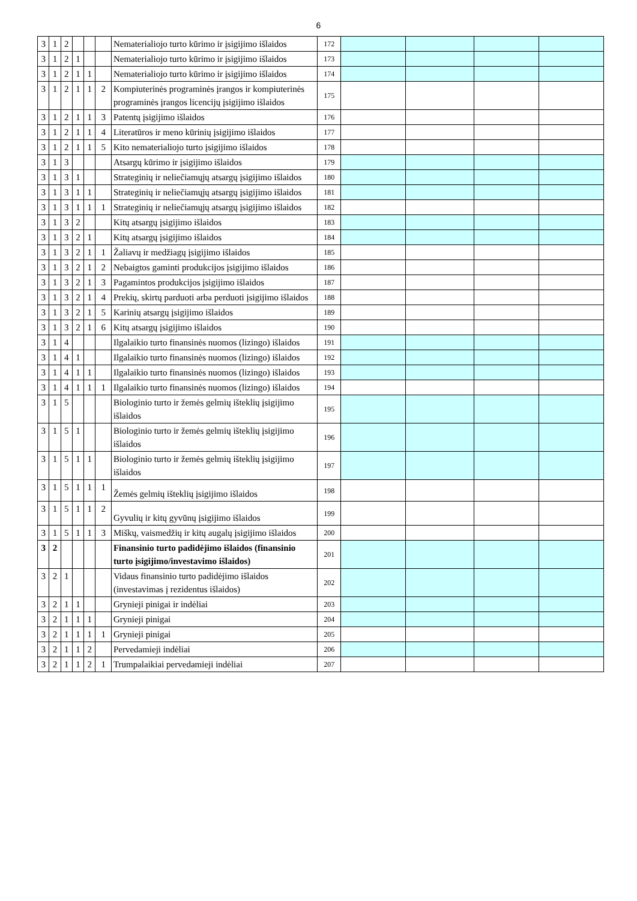6
| 3 | 1 | 2 | | | | Nematerialiojo turto kūrimo ir įsigijimo išlaidos | | 172 | | | | |
| 3 | 1 | 2 | 1 | | | Nematerialiojo turto kūrimo ir įsigijimo išlaidos | | 173 | | | | |
| 3 | 1 | 2 | 1 | 1 | | Nematerialiojo turto kūrimo ir įsigijimo išlaidos | | 174 | | | | |
| 3 | 1 | 2 | 1 | 1 | 2 | Kompiuterinės programinės įrangos ir kompiuterinės programinės įrangos licencijų įsigijimo išlaidos | | 175 | | | | |
| 3 | 1 | 2 | 1 | 1 | 3 | Patentų įsigijimo išlaidos | | 176 | | | | |
| 3 | 1 | 2 | 1 | 1 | 4 | Literatūros ir meno kūrinių įsigijimo išlaidos | | 177 | | | | |
| 3 | 1 | 2 | 1 | 1 | 5 | Kito nematerialiojo turto įsigijimo išlaidos | | 178 | | | | |
| 3 | 1 | 3 | | | | Atsargų kūrimo ir įsigijimo išlaidos | | 179 | | | | |
| 3 | 1 | 3 | 1 | | | Strateginių ir neliečiamųjų atsargų įsigijimo išlaidos | | 180 | | | | |
| 3 | 1 | 3 | 1 | 1 | | Strateginių ir neliečiamųjų atsargų įsigijimo išlaidos | | 181 | | | | |
| 3 | 1 | 3 | 1 | 1 | 1 | Strateginių ir neliečiamųjų atsargų įsigijimo išlaidos | | 182 | | | | |
| 3 | 1 | 3 | 2 | | | Kitų atsargų įsigijimo išlaidos | | 183 | | | | |
| 3 | 1 | 3 | 2 | 1 | | Kitų atsargų įsigijimo išlaidos | | 184 | | | | |
| 3 | 1 | 3 | 2 | 1 | 1 | Žaliavų ir medžiagų įsigijimo išlaidos | | 185 | | | | |
| 3 | 1 | 3 | 2 | 1 | 2 | Nebaigtos gaminti produkcijos įsigijimo išlaidos | | 186 | | | | |
| 3 | 1 | 3 | 2 | 1 | 3 | Pagamintos produkcijos įsigijimo išlaidos | | 187 | | | | |
| 3 | 1 | 3 | 2 | 1 | 4 | Prekių, skirtų parduoti arba perduoti įsigijimo išlaidos | | 188 | | | | |
| 3 | 1 | 3 | 2 | 1 | 5 | Karinių atsargų įsigijimo išlaidos | | 189 | | | | |
| 3 | 1 | 3 | 2 | 1 | 6 | Kitų atsargų įsigijimo išlaidos | | 190 | | | | |
| 3 | 1 | 4 | | | | Ilgalaikio turto finansinės nuomos (lizingo) išlaidos | | 191 | | | | |
| 3 | 1 | 4 | 1 | | | Ilgalaikio turto finansinės nuomos (lizingo) išlaidos | | 192 | | | | |
| 3 | 1 | 4 | 1 | 1 | | Ilgalaikio turto finansinės nuomos (lizingo) išlaidos | | 193 | | | | |
| 3 | 1 | 4 | 1 | 1 | 1 | Ilgalaikio turto finansinės nuomos (lizingo) išlaidos | | 194 | | | | |
| 3 | 1 | 5 | | | | Biologinio turto ir žemės gelmių išteklių įsigijimo išlaidos | | 195 | | | | |
| 3 | 1 | 5 | 1 | | | Biologinio turto ir žemės gelmių išteklių įsigijimo išlaidos | | 196 | | | | |
| 3 | 1 | 5 | 1 | 1 | | Biologinio turto ir žemės gelmių išteklių įsigijimo išlaidos | | 197 | | | | |
| 3 | 1 | 5 | 1 | 1 | 1 | Žemės gelmių išteklių įsigijimo išlaidos | | 198 | | | | |
| 3 | 1 | 5 | 1 | 1 | 2 | Gyvulių ir kitų gyvūnų įsigijimo išlaidos | | 199 | | | | |
| 3 | 1 | 5 | 1 | 1 | 3 | Miškų, vaismedžių ir kitų augalų įsigijimo išlaidos | | 200 | | | | |
| 3 | 2 | | | | | Finansinio turto padidėjimo išlaidos (finansinio turto įsigijimo/investavimo išlaidos) | | 201 | | | | |
| 3 | 2 | 1 | | | | Vidaus finansinio turto padidėjimo išlaidos (investavimas į rezidentus išlaidos) | | 202 | | | | |
| 3 | 2 | 1 | 1 | | | Grynieji pinigai ir indėliai | | 203 | | | | |
| 3 | 2 | 1 | 1 | 1 | | Grynieji pinigai | | 204 | | | | |
| 3 | 2 | 1 | 1 | 1 | 1 | Grynieji pinigai | | 205 | | | | |
| 3 | 2 | 1 | 1 | 2 | | Pervedamieji indėliai | | 206 | | | | |
| 3 | 2 | 1 | 1 | 2 | 1 | Trumpalaikiai pervedamieji indėliai | | 207 | | | | |